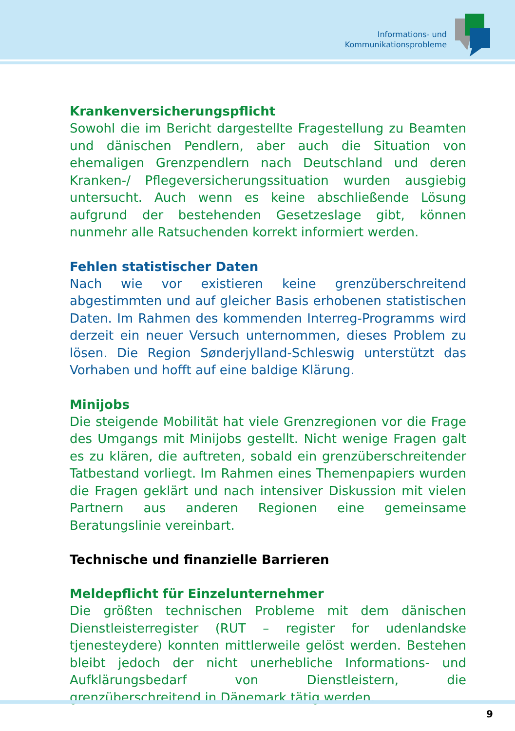Informations- und
Kommunikationsprobleme
Krankenversicherungspflicht
Sowohl die im Bericht dargestellte Fragestellung zu Beamten und dänischen Pendlern, aber auch die Situation von ehemaligen Grenzpendlern nach Deutschland und deren Kranken-/ Pflegeversicherungssituation wurden ausgiebig untersucht. Auch wenn es keine abschließende Lösung aufgrund der bestehenden Gesetzeslage gibt, können nunmehr alle Ratsuchenden korrekt informiert werden.
Fehlen statistischer Daten
Nach wie vor existieren keine grenzüberschreitend abgestimmten und auf gleicher Basis erhobenen statistischen Daten. Im Rahmen des kommenden Interreg-Programms wird derzeit ein neuer Versuch unternommen, dieses Problem zu lösen. Die Region Sønderjylland-Schleswig unterstützt das Vorhaben und hofft auf eine baldige Klärung.
Minijobs
Die steigende Mobilität hat viele Grenzregionen vor die Frage des Umgangs mit Minijobs gestellt. Nicht wenige Fragen galt es zu klären, die auftreten, sobald ein grenzüberschreitender Tatbestand vorliegt. Im Rahmen eines Themenpapiers wurden die Fragen geklärt und nach intensiver Diskussion mit vielen Partnern aus anderen Regionen eine gemeinsame Beratungslinie vereinbart.
Technische und finanzielle Barrieren
Meldepflicht für Einzelunternehmer
Die größten technischen Probleme mit dem dänischen Dienstleisterregister (RUT – register for udenlandske tjenesteydere) konnten mittlerweile gelöst werden. Bestehen bleibt jedoch der nicht unerhebliche Informations- und Aufklärungsbedarf von Dienstleistern, die grenzüberschreitend in Dänemark tätig werden.
9